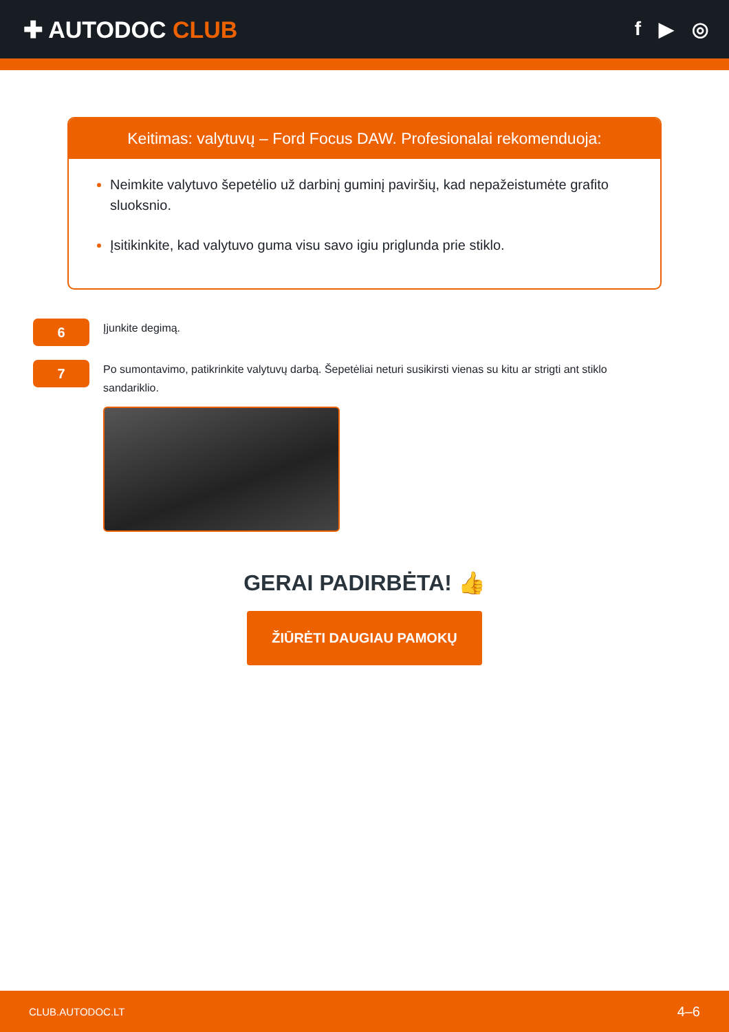✚ AUTODOC CLUB
f ▶ ◎
Keitimas: valytuvų – Ford Focus DAW. Profesionalai rekomenduoja:
Neimkite valytuvo šepetėlio už darbinį guminį paviršių, kad nepažeistumėte grafito sluoksnio.
Įsitikinkite, kad valytuvo guma visu savo igiu priglunda prie stiklo.
6
Įjunkite degimą.
7
Po sumontavimo, patikrinkite valytuvų darbą. Šepetėliai neturi susikirsti vienas su kitu ar strigti ant stiklo sandariklio.
GERAI PADIRBĖTA! 👍
ŽIŪRĖTI DAUGIAU PAMOKŲ
CLUB.AUTODOC.LT 4–6